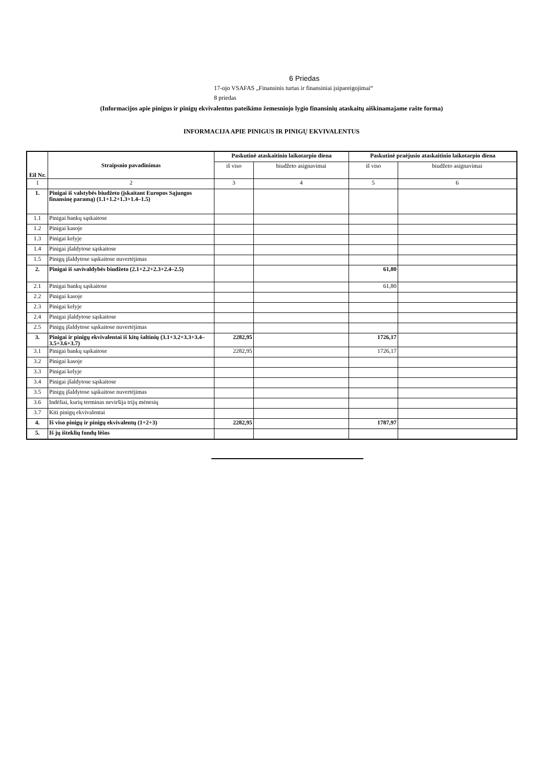6 Priedas
17-ojo VSAFAS „Finansinis turtas ir finansiniai įsipareigojimai“
8 priedas
(Informacijos apie pinigus ir pinigų ekvivalentus pateikimo žemesniojo lygio finansinių ataskaitų aiškinamajame rašte forma)
INFORMACIJA APIE PINIGUS IR PINIGŲ EKVIVALENTUS
| Eil Nr. | Straipsnio pavadinimas | Paskutinė ataskaitinio laikotarpio diena | | Paskutinė praėjusio ataskaitinio laikotarpio diena | |
| --- | --- | --- | --- | --- | --- |
| | | iš viso | biudžeto asignavimai | iš viso | biudžeto asignavimai |
| 1 | 2 | 3 | 4 | 5 | 6 |
| 1. | Pinigai iš valstybės biudžeto (įskaitant Europos Sąjungos finansinę paramą) (1.1+1.2+1.3+1.4–1.5) | | | | |
| 1.1 | Pinigai bankų sąskaitose | | | | |
| 1.2 | Pinigai kasoje | | | | |
| 1.3 | Pinigai kelyje | | | | |
| 1.4 | Pinigai įšaldytose sąskaitose | | | | |
| 1.5 | Pinigų įšaldytose sąskaitose nuvertėjimas | | | | |
| 2. | Pinigai iš savivaldybės biudžeto (2.1+2.2+2.3+2.4–2.5) | | | 61,80 | |
| 2.1 | Pinigai bankų sąskaitose | | | 61,80 | |
| 2.2 | Pinigai kasoje | | | | |
| 2.3 | Pinigai kelyje | | | | |
| 2.4 | Pinigai įšaldytose sąskaitose | | | | |
| 2.5 | Pinigų įšaldytose sąskaitose nuvertėjimas | | | | |
| 3. | Pinigai ir pinigų ekvivalentai iš kitų šaltinių (3.1+3.2+3.3+3.4–3.5+3.6+3.7) | 2282,95 | | 1726,17 | |
| 3.1 | Pinigai bankų sąskaitose | 2282,95 | | 1726,17 | |
| 3.2 | Pinigai kasoje | | | | |
| 3.3 | Pinigai kelyje | | | | |
| 3.4 | Pinigai įšaldytose sąskaitose | | | | |
| 3.5 | Pinigų įšaldytose sąskaitose nuvertėjimas | | | | |
| 3.6 | Indėliai, kurių terminas neviršija trijų mėnesių | | | | |
| 3.7 | Kiti pinigų ekvivalentai | | | | |
| 4. | Iš viso pinigų ir pinigų ekvivalentų (1+2+3) | 2282,95 | | 1787,97 | |
| 5. | Iš jų išteklių fondų lėšos | | | | |